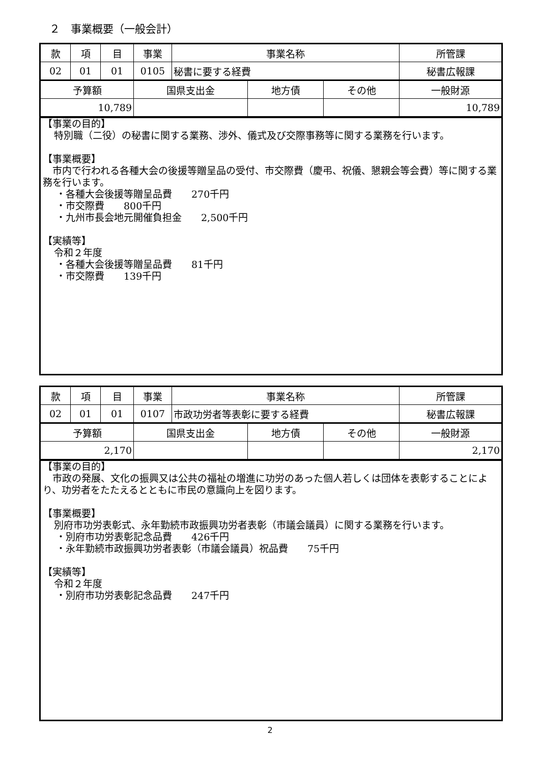２　事業概要（一般会計）
| 款 | 項 | 目 | 事業 | 事業名称 | | | 所管課 |
| 02 | 01 | 01 | 0105 | 秘書に要する経費 | | | 秘書広報課 |
| 予算額 | | | 国県支出金 | | 地方債 | その他 | 一般財源 |
| 10,789 | | | | | | | 10,789 |
【事業の目的】
特別職（二役）の秘書に関する業務、渉外、儀式及び交際事務等に関する業務を行います。
【事業概要】
　市内で行われる各種大会の後援等贈呈品の受付、市交際費（慶弔、祝儀、懇親会等会費）等に関する業務を行います。
・各種大会後援等贈呈品費　　270千円
・市交際費　　800千円
・九州市長会地元開催負担金　　2,500千円
【実績等】
令和２年度
・各種大会後援等贈呈品費　　81千円
・市交際費　　139千円
| 款 | 項 | 目 | 事業 | 事業名称 | | | 所管課 |
| 02 | 01 | 01 | 0107 | 市政功労者等表彰に要する経費 | | | 秘書広報課 |
| 予算額 | | | 国県支出金 | | 地方債 | その他 | 一般財源 |
| 2,170 | | | | | | | 2,170 |
【事業の目的】
　市政の発展、文化の振興又は公共の福祉の増進に功労のあった個人若しくは団体を表彰することにより、功労者をたたえるとともに市民の意識向上を図ります。
【事業概要】
別府市功労表彰式、永年勤続市政振興功労者表彰（市議会議員）に関する業務を行います。
・別府市功労表彰記念品費　　426千円
・永年勤続市政振興功労者表彰（市議会議員）祝品費　　75千円
【実績等】
令和２年度
・別府市功労表彰記念品費　　247千円
2